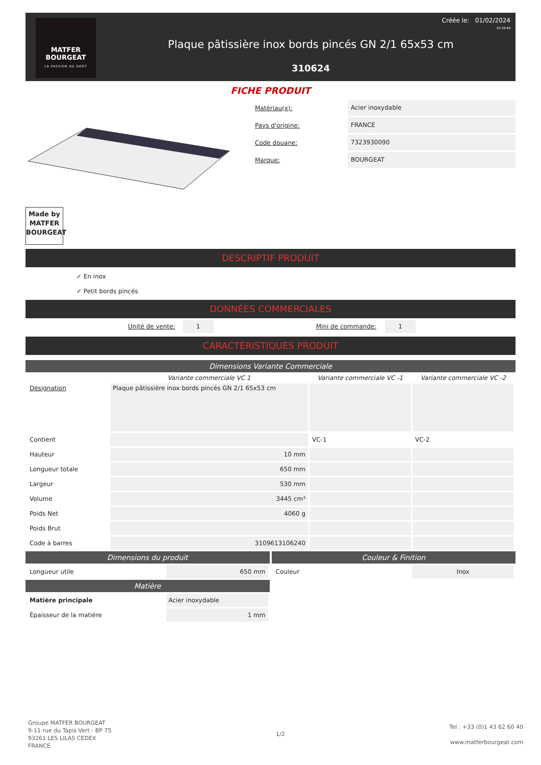MATFER
BOURGEAT
LA PASSION DU GOÛT
Plaque pâtissière inox bords pincés GN 2/1 65x53 cm
310624
Créée le: 01/02/2024
02:29:46
FICHE PRODUIT
Matériau(x): Acier inoxydable
Pays d'origine: FRANCE
Code douane: 7323930090
Marque: BOURGEAT
Made by
MATFER
BOURGEAT
DESCRIPTIF PRODUIT
✓ En inox
✓ Petit bords pincés
DONNÉES COMMERCIALES
| | Unité de vente: | 1 | | Mini de commande: | 1 | |
CARACTÉRISTIQUES PRODUIT
Dimensions Variante Commerciale
| | Variante commerciale VC 1 | Variante commerciale VC -1 | Variante commerciale VC -2 |
| --- | --- | --- | --- |
| Désignation | Plaque pâtissière inox bords pincés GN 2/1 65x53 cm | | |
| Contient | | VC-1 | VC-2 |
| Hauteur | 10 mm | | |
| Longueur totale | 650 mm | | |
| Largeur | 530 mm | | |
| Volume | 3445 cm³ | | |
| Poids Net | 4060 g | | |
| Poids Brut | | | |
| Code à barres | 3109613106240 | | |
Dimensions du produit
| Longueur utile | 650 mm |
Matière
| Matière principale | Acier inoxydable |
| Épaisseur de la matière | 1 mm |
Couleur & Finition
| Couleur | Inox |
Groupe MATFER BOURGEAT
9-11 rue du Tapis Vert - BP 75
93261 LES LILAS CEDEX
FRANCE
1/2
Tel : +33 (0)1 43 62 60 40
www.matferbourgeat.com